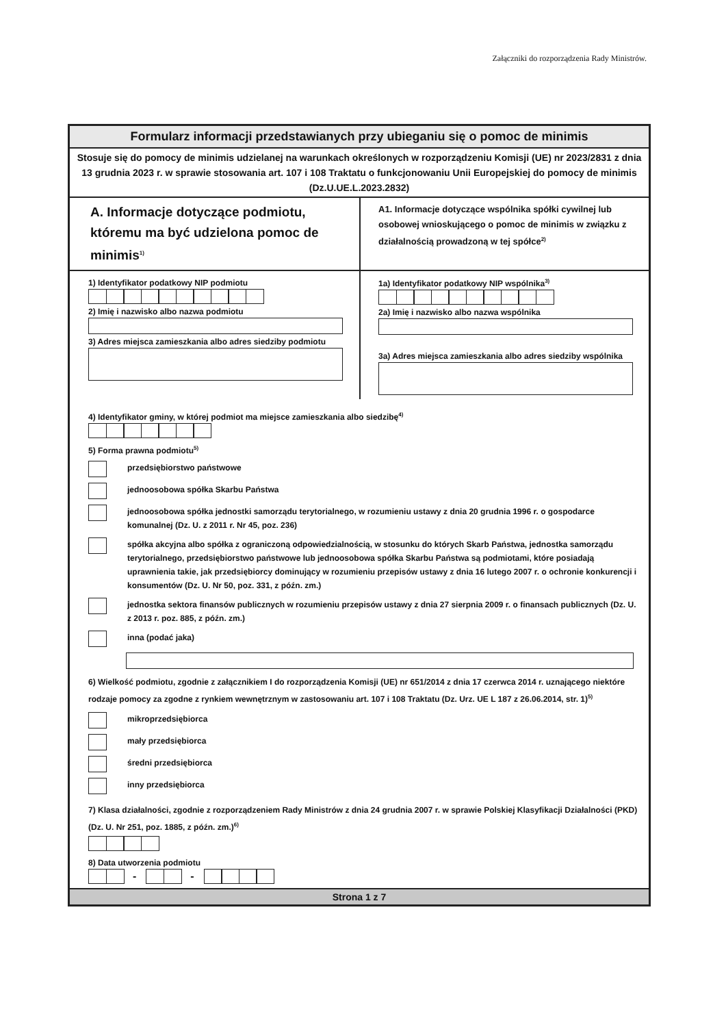Załączniki do rozporządzenia Rady Ministrów.
Formularz informacji przedstawianych przy ubieganiu się o pomoc de minimis
Stosuje się do pomocy de minimis udzielanej na warunkach określonych w rozporządzeniu Komisji (UE) nr 2023/2831 z dnia 13 grudnia 2023 r. w sprawie stosowania art. 107 i 108 Traktatu o funkcjonowaniu Unii Europejskiej do pomocy de minimis (Dz.U.UE.L.2023.2832)
A. Informacje dotyczące podmiotu, któremu ma być udzielona pomoc de minimis<sup>1)</sup>
A1. Informacje dotyczące wspólnika spółki cywilnej lub osobowej wnioskującego o pomoc de minimis w związku z działalnością prowadzoną w tej spółce<sup>2)</sup>
1) Identyfikator podatkowy NIP podmiotu
2) Imię i nazwisko albo nazwa podmiotu
3) Adres miejsca zamieszkania albo adres siedziby podmiotu
1a) Identyfikator podatkowy NIP wspólnika<sup>3)</sup>
2a) Imię i nazwisko albo nazwa wspólnika
3a) Adres miejsca zamieszkania albo adres siedziby wspólnika
4) Identyfikator gminy, w której podmiot ma miejsce zamieszkania albo siedzibę<sup>4)</sup>
5) Forma prawna podmiotu<sup>5)</sup>
przedsiębiorstwo państwowe
jednoosobowa spółka Skarbu Państwa
jednoosobowa spółka jednostki samorządu terytorialnego, w rozumieniu ustawy z dnia 20 grudnia 1996 r. o gospodarce komunalnej (Dz. U. z 2011 r. Nr 45, poz. 236)
spółka akcyjna albo spółka z ograniczoną odpowiedzialnością, w stosunku do których Skarb Państwa, jednostka samorządu terytorialnego, przedsiębiorstwo państwowe lub jednoosobowa spółka Skarbu Państwa są podmiotami, które posiadają uprawnienia takie, jak przedsiębiorcy dominujący w rozumieniu przepisów ustawy z dnia 16 lutego 2007 r. o ochronie konkurencji i konsumentów (Dz. U. Nr 50, poz. 331, z późn. zm.)
jednostka sektora finansów publicznych w rozumieniu przepisów ustawy z dnia 27 sierpnia 2009 r. o finansach publicznych (Dz. U. z 2013 r. poz. 885, z późn. zm.)
inna (podać jaka)
6) Wielkość podmiotu, zgodnie z załącznikiem I do rozporządzenia Komisji (UE) nr 651/2014 z dnia 17 czerwca 2014 r. uznającego niektóre rodzaje pomocy za zgodne z rynkiem wewnętrznym w zastosowaniu art. 107 i 108 Traktatu (Dz. Urz. UE L 187 z 26.06.2014, str. 1)<sup>5)</sup>
mikroprzedsiębiorca
mały przedsiębiorca
średni przedsiębiorca
inny przedsiębiorca
7) Klasa działalności, zgodnie z rozporządzeniem Rady Ministrów z dnia 24 grudnia 2007 r. w sprawie Polskiej Klasyfikacji Działalności (PKD) (Dz. U. Nr 251, poz. 1885, z późn. zm.)<sup>6)</sup>
8) Data utworzenia podmiotu
- -
Strona 1 z 7